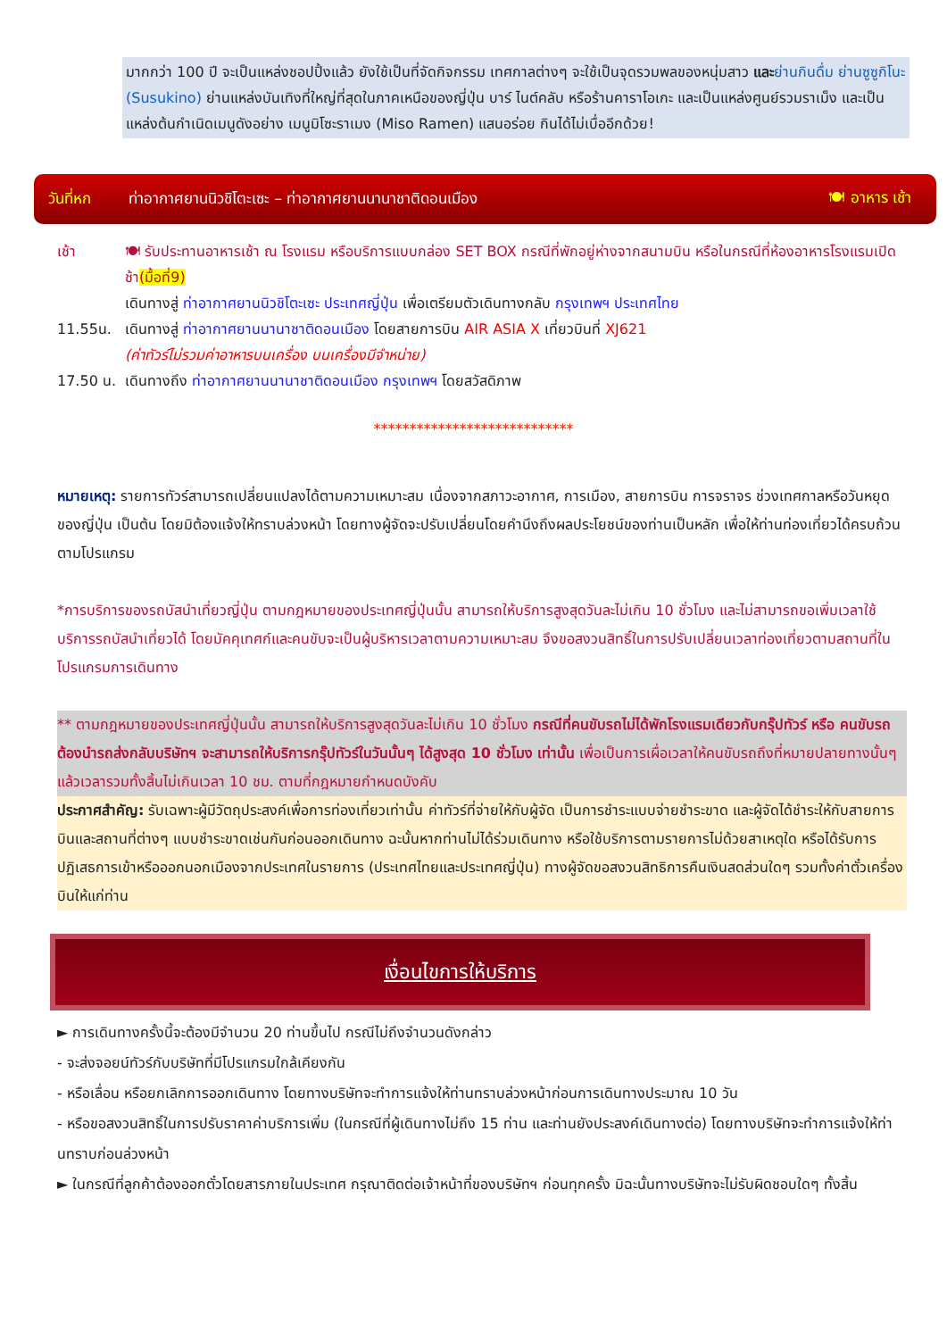มากกว่า 100 ปี จะเป็นแหล่งชอปปิ้งแล้ว ยังใช้เป็นที่จัดกิจกรรม เทศกาลต่างๆ จะใช้เป็นจุดรวมพลของหนุ่มสาว และ ย่านกินดื่ม ย่านซูซูกิโนะ (Susukino) ย่านแหล่งบันเทิงที่ใหญ่ที่สุดในภาคเหนือของญี่ปุ่น บาร์ ไนต์คลับ หรือร้านคาราโอเกะ และเป็นแหล่งศูนย์รวมราเม็ง และเป็นแหล่งต้นกำเนิดเมนูดังอย่าง เมนูมิโซะราเมง (Miso Ramen) แสนอร่อย กินได้ไม่เบื่ออีกด้วย!
วันที่หก ท่าอากาศยานนิวชิโตะเซะ – ท่าอากาศยานนานาชาติดอนเมือง 🍽 อาหาร เช้า
เช้า 🍽 รับประทานอาหารเช้า ณ โรงแรม หรือบริการแบบกล่อง SET BOX กรณีที่พักอยู่ห่างจากสนามบิน หรือในกรณีที่ห้องอาหารโรงแรมเปิดช้า(มื้อที่9)
เดินทางสู่ ท่าอากาศยานนิวชิโตะเซะ ประเทศญี่ปุ่น เพื่อเตรียมตัวเดินทางกลับ กรุงเทพฯ ประเทศไทย
11.55น. เดินทางสู่ ท่าอากาศยานนานาชาติดอนเมือง โดยสายการบิน AIR ASIA X เที่ยวบินที่ XJ621
(ค่าทัวร์ไม่รวมค่าอาหารบนเครื่อง บนเครื่องมีจำหน่าย)
17.50 น. เดินทางถึง ท่าอากาศยานนานาชาติดอนเมือง กรุงเทพฯ โดยสวัสดิภาพ
****************************
หมายเหตุ: รายการทัวร์สามารถเปลี่ยนแปลงได้ตามความเหมาะสม เนื่องจากสภาวะอากาศ, การเมือง, สายการบิน การจราจร ช่วงเทศกาลหรือวันหยุดของญี่ปุ่น เป็นต้น โดยมิต้องแจ้งให้ทราบล่วงหน้า โดยทางผู้จัดจะปรับเปลี่ยนโดยคำนึงถึงผลประโยชน์ของท่านเป็นหลัก เพื่อให้ท่านท่องเที่ยวได้ครบถ้วนตามโปรแกรม
*การบริการของรถบัสนำเที่ยวญี่ปุ่น ตามกฎหมายของประเทศญี่ปุ่นนั้น สามารถให้บริการสูงสุดวันละไม่เกิน 10 ชั่วโมง และไม่สามารถขอเพิ่มเวลาใช้บริการรถบัสนำเที่ยวได้ โดยมัคคุเทศก์และคนขับจะเป็นผู้บริหารเวลาตามความเหมาะสม จึงขอสงวนสิทธิ์ในการปรับเปลี่ยนเวลาท่องเที่ยวตามสถานที่ในโปรแกรมการเดินทาง
** ตามกฎหมายของประเทศญี่ปุ่นนั้น สามารถให้บริการสูงสุดวันละไม่เกิน 10 ชั่วโมง กรณีที่คนขับรถไม่ได้พักโรงแรมเดียวกับกรุ๊ปทัวร์ หรือ คนขับรถต้องนำรถส่งกลับบริษัทฯ จะสามารถให้บริการกรุ๊ปทัวร์ในวันนั้นๆ ได้สูงสุด 10 ชั่วโมง เท่านั้น เพื่อเป็นการเผื่อเวลาให้คนขับรถถึงที่หมายปลายทางนั้นๆ แล้วเวลารวมทั้งสิ้นไม่เกินเวลา 10 ชม. ตามที่กฎหมายกำหนดบังคับ
ประกาศสำคัญ: รับเฉพาะผู้มีวัตถุประสงค์เพื่อการท่องเที่ยวเท่านั้น ค่าทัวร์ที่จ่ายให้กับผู้จัด เป็นการชำระแบบจ่ายชำระขาด และผู้จัดได้ชำระให้กับสายการบินและสถานที่ต่างๆ แบบชำระขาดเช่นกันก่อนออกเดินทาง ฉะนั้นหากท่านไม่ได้ร่วมเดินทาง หรือใช้บริการตามรายการไม่ด้วยสาเหตุใด หรือได้รับการปฏิเสธการเข้าหรือออกนอกเมืองจากประเทศในรายการ (ประเทศไทยและประเทศญี่ปุ่น) ทางผู้จัดขอสงวนสิทธิการคืนเงินสดส่วนใดๆ รวมทั้งค่าตั๋วเครื่องบินให้แก่ท่าน
เงื่อนไขการให้บริการ
► การเดินทางครั้งนี้จะต้องมีจำนวน 20 ท่านขึ้นไป กรณีไม่ถึงจำนวนดังกล่าว
- จะส่งจอยน์ทัวร์กับบริษัทที่มีโปรแกรมใกล้เคียงกัน
- หรือเลื่อน หรือยกเลิกการออกเดินทาง โดยทางบริษัทจะทำการแจ้งให้ท่านทราบล่วงหน้าก่อนการเดินทางประมาณ 10 วัน
- หรือขอสงวนสิทธิ์ในการปรับราคาค่าบริการเพิ่ม (ในกรณีที่ผู้เดินทางไม่ถึง 15 ท่าน และท่านยังประสงค์เดินทางต่อ) โดยทางบริษัทจะทำการแจ้งให้ท่านทราบก่อนล่วงหน้า
► ในกรณีที่ลูกค้าต้องออกตั๋วโดยสารภายในประเทศ กรุณาติดต่อเจ้าหน้าที่ของบริษัทฯ ก่อนทุกครั้ง มิฉะนั้นทางบริษัทจะไม่รับผิดชอบใดๆ ทั้งสิ้น